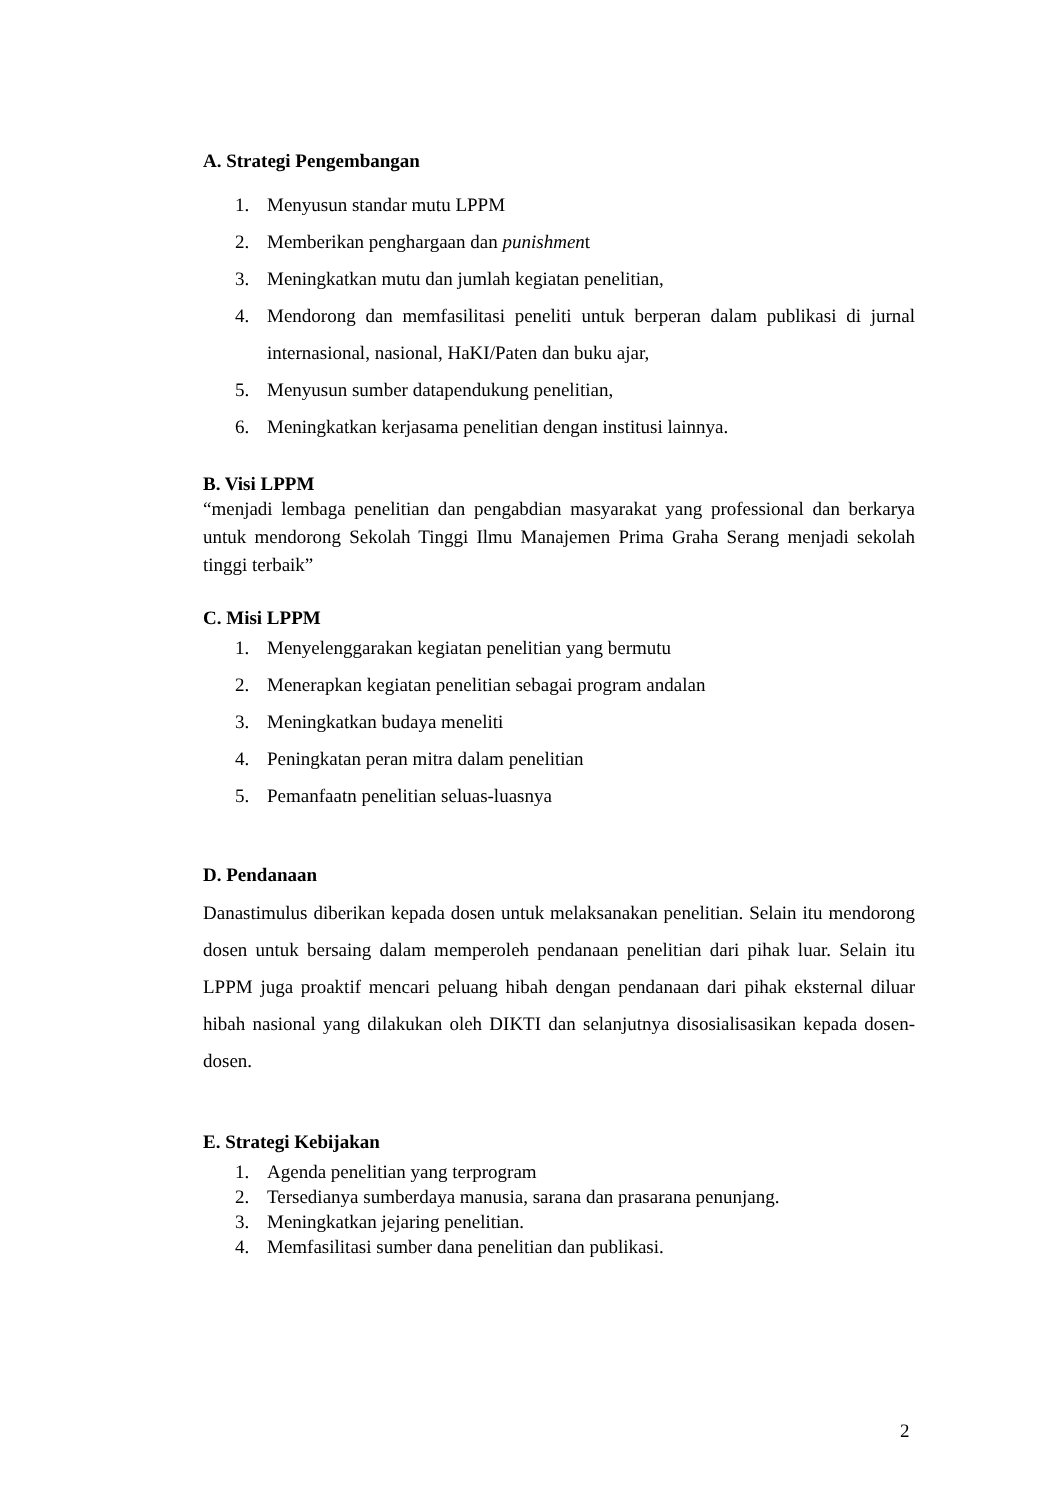A. Strategi Pengembangan
1. Menyusun standar mutu LPPM
2. Memberikan penghargaan dan punishment
3. Meningkatkan mutu dan jumlah kegiatan penelitian,
4. Mendorong dan memfasilitasi peneliti untuk berperan dalam publikasi di jurnal internasional, nasional, HaKI/Paten dan buku ajar,
5. Menyusun sumber datapendukung penelitian,
6. Meningkatkan kerjasama penelitian dengan institusi lainnya.
B. Visi LPPM
“menjadi lembaga penelitian dan pengabdian masyarakat yang professional dan berkarya untuk mendorong Sekolah Tinggi Ilmu Manajemen Prima Graha Serang menjadi sekolah tinggi terbaik”
C. Misi LPPM
1. Menyelenggarakan kegiatan penelitian yang bermutu
2. Menerapkan kegiatan penelitian sebagai program andalan
3. Meningkatkan budaya meneliti
4. Peningkatan peran mitra dalam penelitian
5. Pemanfaatn penelitian seluas-luasnya
D. Pendanaan
Danastimulus diberikan kepada dosen untuk melaksanakan penelitian. Selain itu mendorong dosen untuk bersaing dalam memperoleh pendanaan penelitian dari pihak luar. Selain itu LPPM juga proaktif mencari peluang hibah dengan pendanaan dari pihak eksternal diluar hibah nasional yang dilakukan oleh DIKTI dan selanjutnya disosialisasikan kepada dosen-dosen.
E. Strategi Kebijakan
1. Agenda penelitian yang terprogram
2. Tersedianya sumberdaya manusia, sarana dan prasarana penunjang.
3. Meningkatkan jejaring penelitian.
4. Memfasilitasi sumber dana penelitian dan publikasi.
2